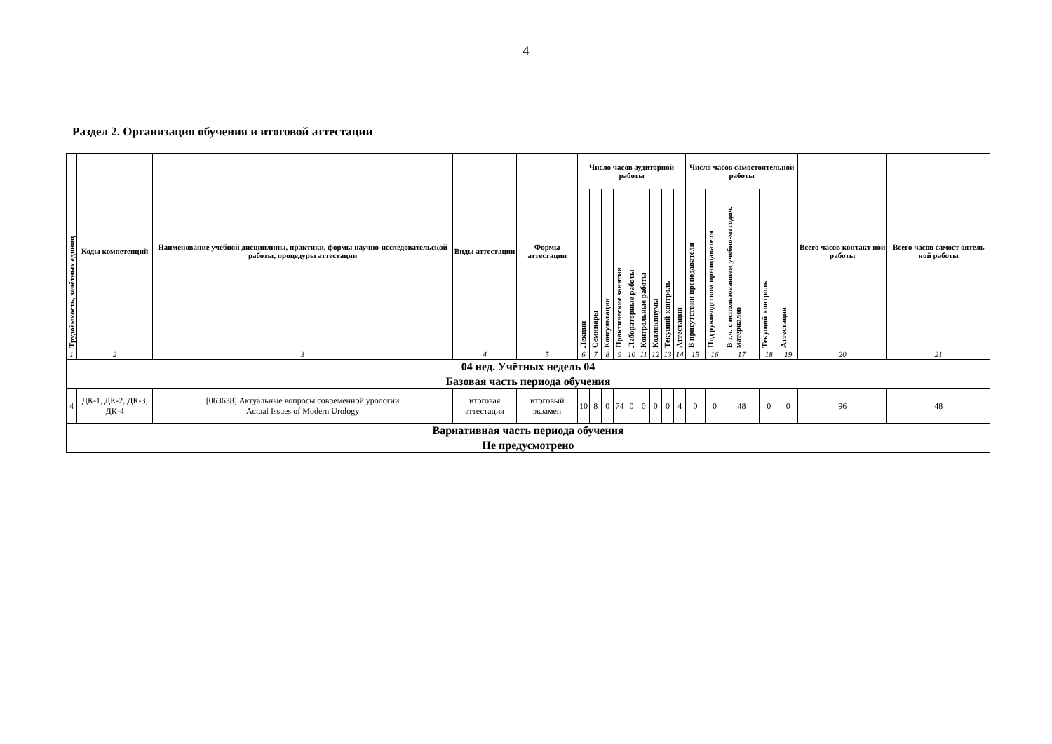4
Раздел 2. Организация обучения и итоговой аттестации
| Трудоёмкость, зачётных единиц | Коды компетенций | Наименование учебной дисциплины, практики, формы научно-исследовательской работы, процедуры аттестации | Виды аттестации | Формы аттестации | Число часов аудиторной работы | | | | | | | | | Число часов самостоятельной работы | | | | | Всего часов контакт ной работы | Всего часов самост оятель ной работы |
| --- | --- | --- | --- | --- | --- | --- | --- | --- | --- | --- | --- | --- | --- | --- | --- | --- | --- | --- | --- | --- |
| | | | | | Лекции | Семинары | Консультации | Практические занятия | Лабораторные работы | Контрольные работы | Коллоквиумы | Текущий контроль | Аттестация | В присутствии преподавателя | Под руководством преподавателя | В т.ч. с использованием учебно-методич. материалов | Текущий контроль | Аттестация | | |
| 1 | 2 | 3 | 4 | 5 | 6 | 7 | 8 | 9 | 10 | 11 | 12 | 13 | 14 | 15 | 16 | 17 | 18 | 19 | 20 | 21 |
| 04 нед. Учётных недель 04 | | | | | | | | | | | | | | | | | | | | |
| Базовая часть периода обучения | | | | | | | | | | | | | | | | | | | | |
| 4 | ДК-1, ДК-2, ДК-3, ДК-4 | [063638] Актуальные вопросы современной урологии Actual Issues of Modern Urology | итоговая аттестация | итоговый экзамен | 10 | 8 | 0 | 74 | 0 | 0 | 0 | 0 | 4 | 0 | 0 | 48 | 0 | 0 | 96 | 48 |
| Вариативная часть периода обучения | | | | | | | | | | | | | | | | | | | | |
| Не предусмотрено | | | | | | | | | | | | | | | | | | | | |